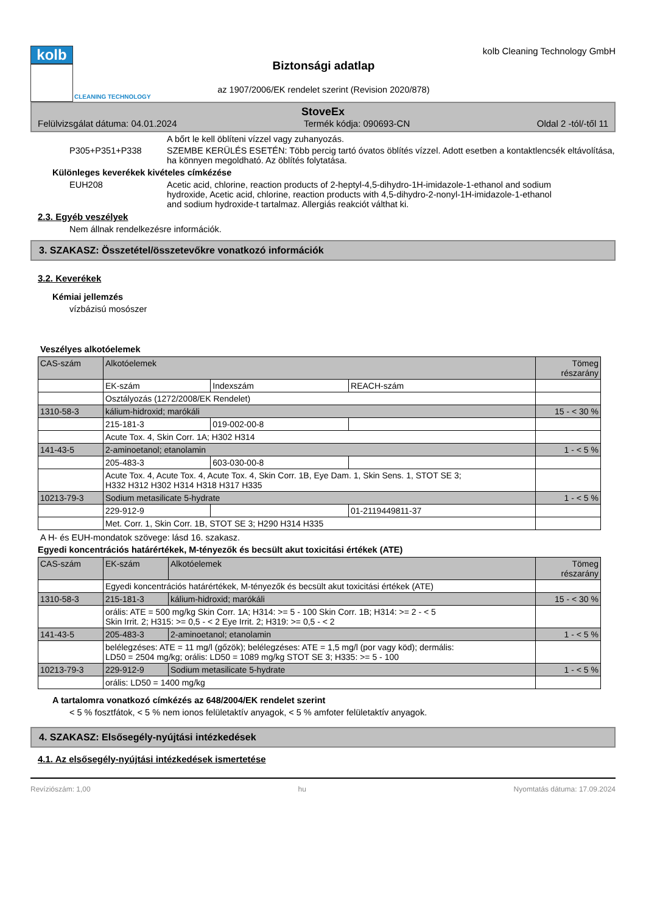kolb
CLEANING TECHNOLOGY
Biztonsági adatlap
az 1907/2006/EK rendelet szerint (Revision 2020/878)
kolb Cleaning Technology GmbH
StoveEx
Felülvizsgálat dátuma: 04.01.2024 Termék kódja: 090693-CN Oldal 2 -tól/-től 11
A bőrt le kell öblíteni vízzel vagy zuhanyozás.
P305+P351+P338 SZEMBE KERÜLÉS ESETÉN: Több percig tartó óvatos öblítés vízzel. Adott esetben a kontaktlencsék eltávolítása, ha könnyen megoldható. Az öblítés folytatása.
Különleges keverékek kivételes címkézése
EUH208 Acetic acid, chlorine, reaction products of 2-heptyl-4,5-dihydro-1H-imidazole-1-ethanol and sodium hydroxide, Acetic acid, chlorine, reaction products with 4,5-dihydro-2-nonyl-1H-imidazole-1-ethanol and sodium hydroxide-t tartalmaz. Allergiás reakciót válthat ki.
2.3. Egyéb veszélyek
Nem állnak rendelkezésre információk.
3. SZAKASZ: Összetétel/összetevőkre vonatkozó információk
3.2. Keverékek
Kémiai jellemzés
vízbázisú mosószer
Veszélyes alkotóelemek
| CAS-szám | Alkotóelemek | | | Tömeg részarány |
| --- | --- | --- | --- | --- |
| | EK-szám | Indexszám | REACH-szám | |
| | Osztályozás (1272/2008/EK Rendelet) | | | |
| 1310-58-3 | kálium-hidroxid; marókáli | | | 15 - < 30 % |
| | 215-181-3 | 019-002-00-8 | | |
| | Acute Tox. 4, Skin Corr. 1A; H302 H314 | | | |
| 141-43-5 | 2-aminoetanol; etanolamin | | | 1 - < 5 % |
| | 205-483-3 | 603-030-00-8 | | |
| | Acute Tox. 4, Acute Tox. 4, Acute Tox. 4, Skin Corr. 1B, Eye Dam. 1, Skin Sens. 1, STOT SE 3; H332 H312 H302 H314 H318 H317 H335 | | | |
| 10213-79-3 | Sodium metasilicate 5-hydrate | | | 1 - < 5 % |
| | 229-912-9 | | 01-2119449811-37 | |
| | Met. Corr. 1, Skin Corr. 1B, STOT SE 3; H290 H314 H335 | | | |
A H- és EUH-mondatok szövege: lásd 16. szakasz.
Egyedi koncentrációs határértékek, M-tényezők és becsült akut toxicitási értékek (ATE)
| CAS-szám | EK-szám | Alkotóelemek | Tömeg részarány |
| --- | --- | --- | --- |
| | Egyedi koncentrációs határértékek, M-tényezők és becsült akut toxicitási értékek (ATE) | | |
| 1310-58-3 | 215-181-3 | kálium-hidroxid; marókáli | 15 - < 30 % |
| | orális: ATE = 500 mg/kg Skin Corr. 1A; H314: >= 5 - 100 Skin Corr. 1B; H314: >= 2 - < 5 Skin Irrit. 2; H315: >= 0,5 - < 2 Eye Irrit. 2; H319: >= 0,5 - < 2 | | |
| 141-43-5 | 205-483-3 | 2-aminoetanol; etanolamin | 1 - < 5 % |
| | belélegzéses: ATE = 11 mg/l (gőzök); belélegzéses: ATE = 1,5 mg/l (por vagy köd); dermális: LD50 = 2504 mg/kg; orális: LD50 = 1089 mg/kg STOT SE 3; H335: >= 5 - 100 | | |
| 10213-79-3 | 229-912-9 | Sodium metasilicate 5-hydrate | 1 - < 5 % |
| | orális: LD50 = 1400 mg/kg | | |
A tartalomra vonatkozó címkézés az 648/2004/EK rendelet szerint
< 5 % fosztfátok, < 5 % nem ionos felületaktív anyagok, < 5 % amfoter felületaktív anyagok.
4. SZAKASZ: Elsősegély-nyújtási intézkedések
4.1. Az elsősegély-nyújtási intézkedések ismertetése
Revíziószám: 1,00 hu Nyomtatás dátuma: 17.09.2024